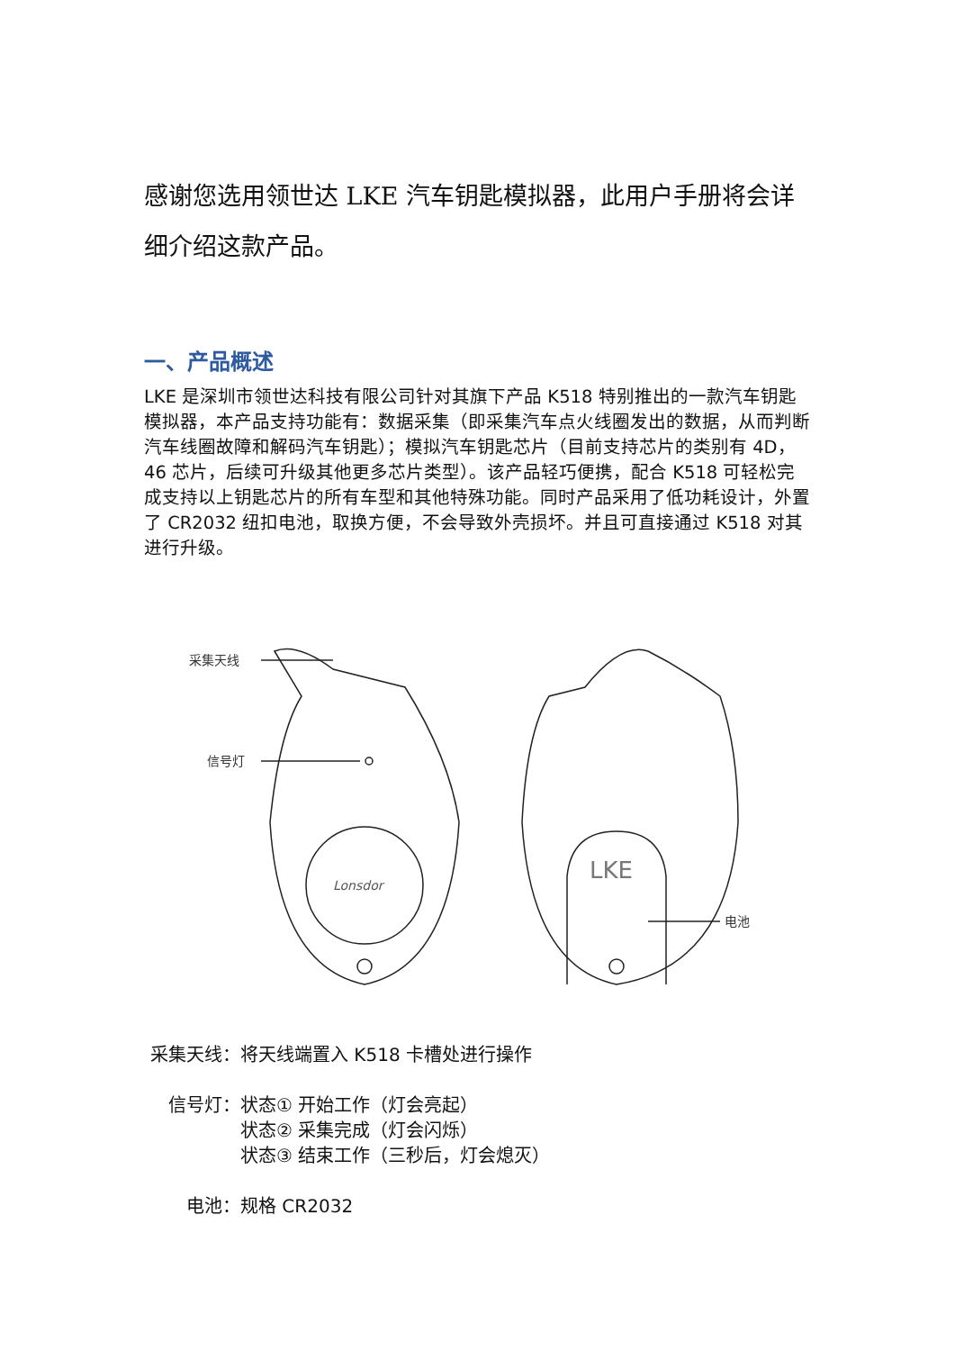感谢您选用领世达 LKE 汽车钥匙模拟器，此用户手册将会详细介绍这款产品。
一、产品概述
LKE 是深圳市领世达科技有限公司针对其旗下产品 K518 特别推出的一款汽车钥匙模拟器，本产品支持功能有：数据采集（即采集汽车点火线圈发出的数据，从而判断汽车线圈故障和解码汽车钥匙）；模拟汽车钥匙芯片（目前支持芯片的类别有 4D，46 芯片，后续可升级其他更多芯片类型）。该产品轻巧便携，配合 K518 可轻松完成支持以上钥匙芯片的所有车型和其他特殊功能。同时产品采用了低功耗设计，外置了 CR2032 纽扣电池，取换方便，不会导致外壳损坏。并且可直接通过 K518 对其进行升级。
采集天线
信号灯
Lonsdor
电池
LKE
采集天线： 将天线端置入 K518 卡槽处进行操作
信号灯： 状态① 开始工作（灯会亮起）
状态② 采集完成（灯会闪烁）
状态③ 结束工作（三秒后，灯会熄灭）
电池： 规格 CR2032